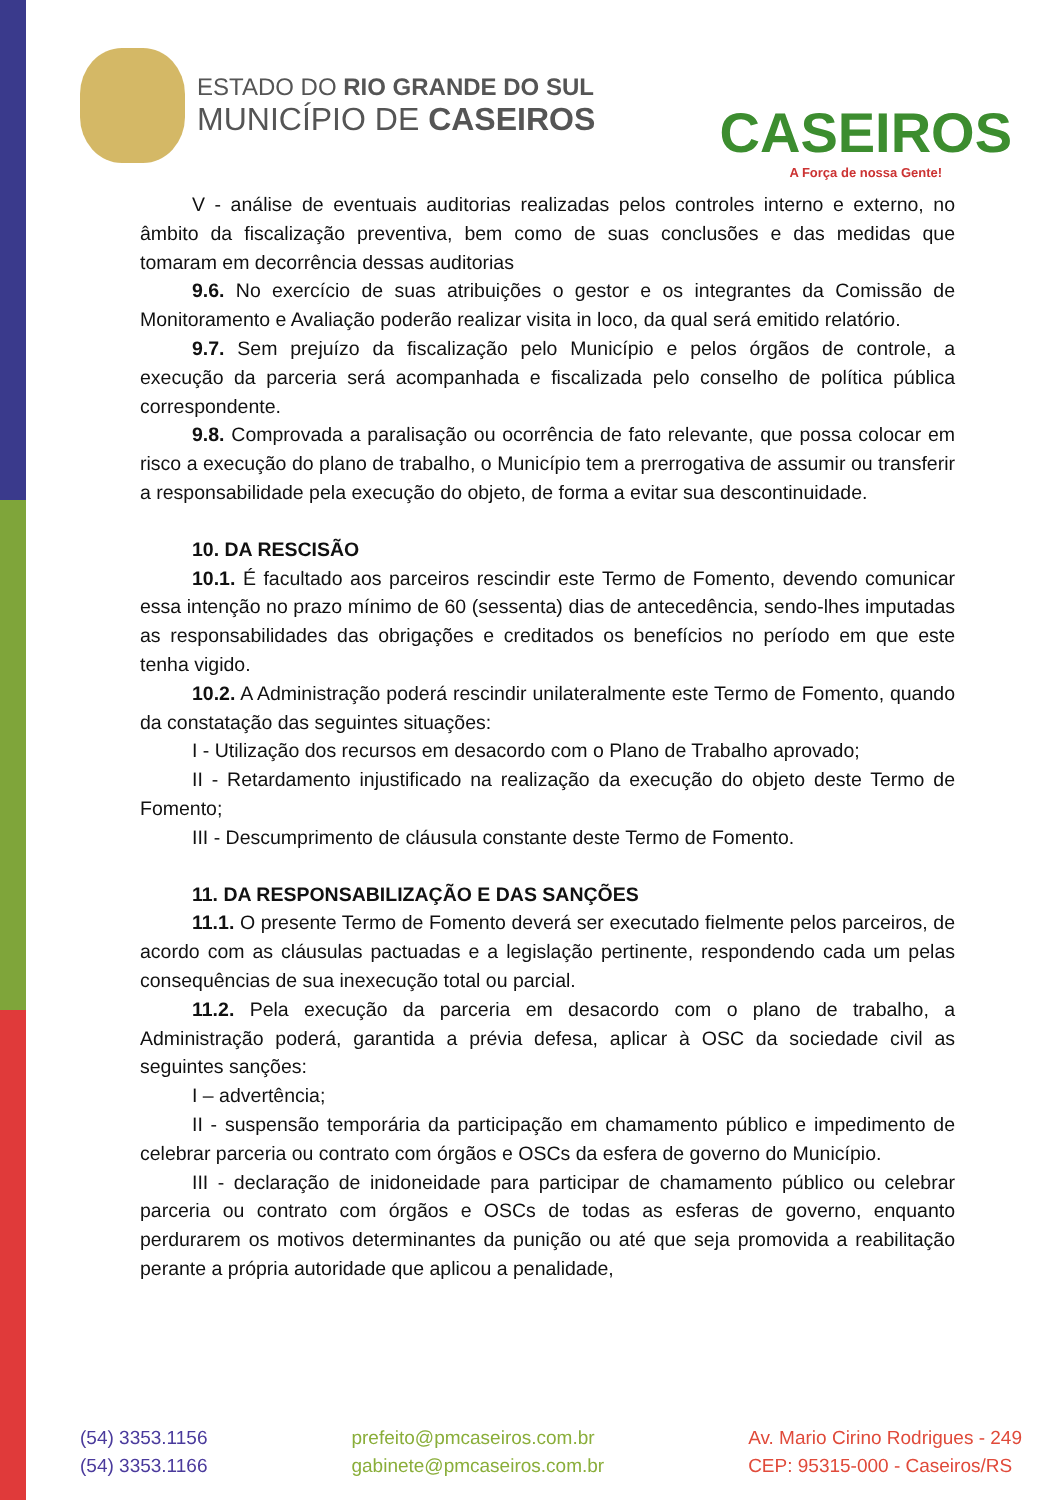ESTADO DO RIO GRANDE DO SUL
MUNICÍPIO DE CASEIROS
CASEIROS
A Força de nossa Gente!
V - análise de eventuais auditorias realizadas pelos controles interno e externo, no âmbito da fiscalização preventiva, bem como de suas conclusões e das medidas que tomaram em decorrência dessas auditorias
9.6. No exercício de suas atribuições o gestor e os integrantes da Comissão de Monitoramento e Avaliação poderão realizar visita in loco, da qual será emitido relatório.
9.7. Sem prejuízo da fiscalização pelo Município e pelos órgãos de controle, a execução da parceria será acompanhada e fiscalizada pelo conselho de política pública correspondente.
9.8. Comprovada a paralisação ou ocorrência de fato relevante, que possa colocar em risco a execução do plano de trabalho, o Município tem a prerrogativa de assumir ou transferir a responsabilidade pela execução do objeto, de forma a evitar sua descontinuidade.
10. DA RESCISÃO
10.1. É facultado aos parceiros rescindir este Termo de Fomento, devendo comunicar essa intenção no prazo mínimo de 60 (sessenta) dias de antecedência, sendo-lhes imputadas as responsabilidades das obrigações e creditados os benefícios no período em que este tenha vigido.
10.2. A Administração poderá rescindir unilateralmente este Termo de Fomento, quando da constatação das seguintes situações:
I - Utilização dos recursos em desacordo com o Plano de Trabalho aprovado;
II - Retardamento injustificado na realização da execução do objeto deste Termo de Fomento;
III - Descumprimento de cláusula constante deste Termo de Fomento.
11. DA RESPONSABILIZAÇÃO E DAS SANÇÕES
11.1. O presente Termo de Fomento deverá ser executado fielmente pelos parceiros, de acordo com as cláusulas pactuadas e a legislação pertinente, respondendo cada um pelas consequências de sua inexecução total ou parcial.
11.2. Pela execução da parceria em desacordo com o plano de trabalho, a Administração poderá, garantida a prévia defesa, aplicar à OSC da sociedade civil as seguintes sanções:
I – advertência;
II - suspensão temporária da participação em chamamento público e impedimento de celebrar parceria ou contrato com órgãos e OSCs da esfera de governo do Município.
III - declaração de inidoneidade para participar de chamamento público ou celebrar parceria ou contrato com órgãos e OSCs de todas as esferas de governo, enquanto perdurarem os motivos determinantes da punição ou até que seja promovida a reabilitação perante a própria autoridade que aplicou a penalidade,
(54) 3353.1156
(54) 3353.1166
prefeito@pmcaseiros.com.br
gabinete@pmcaseiros.com.br
Av. Mario Cirino Rodrigues - 249
CEP: 95315-000 - Caseiros/RS